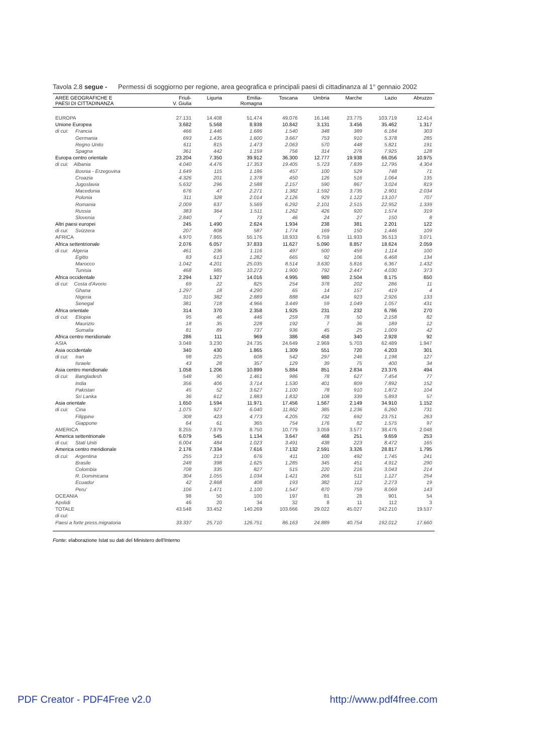Tavola 2.8 segue - Permessi di soggiorno per regione, area geografica e principali paesi di cittadinanza al 1° gennaio 2002
| AREE GEOGRAFICHE E PAESI DI CITTADINANZA | Friuli- V. Giulia | Liguria | Emilia- Romagna | Toscana | Umbria | Marche | Lazio | Abruzzo |
| --- | --- | --- | --- | --- | --- | --- | --- | --- |
| EUROPA | 27.131 | 14.408 | 51.474 | 49.076 | 16.146 | 23.775 | 103.719 | 12.414 |
| Unione Europea | 3.682 | 5.568 | 8.938 | 10.842 | 3.131 | 3.456 | 35.462 | 1.317 |
| di cui: Francia | 466 | 1.446 | 1.686 | 1.540 | 348 | 389 | 6.184 | 303 |
| Germania | 693 | 1.435 | 1.600 | 3.667 | 753 | 910 | 5.378 | 285 |
| Regno Unito | 611 | 815 | 1.473 | 2.063 | 570 | 448 | 5.821 | 191 |
| Spagna | 361 | 442 | 1.159 | 756 | 314 | 276 | 7.925 | 128 |
| Europa centro orientale | 23.204 | 7.350 | 39.912 | 36.300 | 12.777 | 19.938 | 66.056 | 10.975 |
| di cui: Albania | 4.040 | 4.476 | 17.353 | 19.405 | 5.723 | 7.839 | 12.795 | 4.304 |
| Bosnia - Erzegovina | 1.649 | 115 | 1.186 | 457 | 100 | 529 | 748 | 71 |
| Croazia | 4.326 | 201 | 1.378 | 450 | 126 | 516 | 1.064 | 135 |
| Jugoslavia | 5.632 | 296 | 2.588 | 2.157 | 590 | 867 | 3.024 | 819 |
| Macedonia | 676 | 47 | 2.271 | 1.382 | 1.592 | 3.735 | 2.901 | 2.034 |
| Polonia | 311 | 328 | 2.014 | 2.126 | 929 | 1.122 | 13.107 | 707 |
| Romania | 2.009 | 637 | 5.569 | 6.292 | 2.101 | 2.515 | 22.952 | 1.339 |
| Russia | 383 | 364 | 1.511 | 1.262 | 426 | 920 | 1.574 | 319 |
| Slovenia | 2.840 | 7 | 73 | 46 | 24 | 27 | 150 | 8 |
| Altri paesi europei | 245 | 1.490 | 2.624 | 1.934 | 238 | 381 | 2.201 | 122 |
| di cui: Svizzera | 207 | 808 | 587 | 1.774 | 169 | 150 | 1.446 | 109 |
| AFRICA | 4.970 | 7.865 | 55.176 | 18.933 | 6.759 | 11.933 | 36.513 | 3.071 |
| Africa settentrionale | 2.076 | 6.057 | 37.833 | 11.627 | 5.090 | 8.857 | 18.624 | 2.059 |
| di cui: Algeria | 461 | 236 | 1.116 | 497 | 500 | 459 | 1.114 | 100 |
| Egitto | 83 | 613 | 1.282 | 665 | 92 | 106 | 6.468 | 134 |
| Marocco | 1.042 | 4.201 | 25.035 | 8.514 | 3.630 | 5.816 | 6.367 | 1.432 |
| Tunisia | 468 | 985 | 10.272 | 1.900 | 792 | 2.447 | 4.030 | 373 |
| Africa occidentale | 2.294 | 1.327 | 14.016 | 4.995 | 980 | 2.504 | 8.175 | 650 |
| di cui: Costa d'Avorio | 69 | 22 | 825 | 254 | 378 | 202 | 286 | 11 |
| Ghana | 1.297 | 18 | 4.290 | 65 | 14 | 157 | 419 | 4 |
| Nigeria | 310 | 382 | 2.889 | 888 | 434 | 923 | 2.926 | 133 |
| Senegal | 381 | 718 | 4.966 | 3.449 | 59 | 1.049 | 1.057 | 431 |
| Africa orientale | 314 | 370 | 2.358 | 1.925 | 231 | 232 | 6.786 | 270 |
| di cui: Etiopia | 95 | 46 | 446 | 259 | 78 | 50 | 2.158 | 82 |
| Maurizio | 18 | 35 | 228 | 192 | 7 | 36 | 189 | 12 |
| Somalia | 81 | 89 | 737 | 936 | 45 | 25 | 1.009 | 42 |
| Africa centro meridionale | 286 | 111 | 969 | 386 | 458 | 340 | 2.928 | 92 |
| ASIA | 3.048 | 3.230 | 24.735 | 24.649 | 2.969 | 5.703 | 62.489 | 1.947 |
| Asia occidentale | 340 | 430 | 1.865 | 1.309 | 551 | 720 | 4.203 | 301 |
| di cui: Iran | 98 | 225 | 608 | 542 | 297 | 246 | 1.198 | 127 |
| Israele | 43 | 28 | 357 | 129 | 39 | 75 | 400 | 34 |
| Asia centro meridionale | 1.058 | 1.206 | 10.899 | 5.884 | 851 | 2.834 | 23.376 | 494 |
| di cui: Bangladesh | 548 | 90 | 1.461 | 986 | 78 | 627 | 7.454 | 77 |
| India | 356 | 406 | 3.714 | 1.530 | 401 | 809 | 7.892 | 152 |
| Pakistan | 45 | 52 | 3.627 | 1.100 | 78 | 910 | 1.872 | 104 |
| Sri Lanka | 36 | 612 | 1.883 | 1.832 | 108 | 339 | 5.893 | 57 |
| Asia orientale | 1.650 | 1.594 | 11.971 | 17.456 | 1.567 | 2.149 | 34.910 | 1.152 |
| di cui: Cina | 1.075 | 927 | 6.040 | 11.862 | 385 | 1.236 | 6.260 | 731 |
| Filippine | 308 | 423 | 4.773 | 4.205 | 732 | 692 | 23.751 | 263 |
| Giappone | 64 | 61 | 365 | 754 | 176 | 82 | 1.575 | 97 |
| AMERICA | 8.255 | 7.879 | 8.750 | 10.779 | 3.059 | 3.577 | 38.476 | 2.048 |
| America settentrionale | 6.079 | 545 | 1.134 | 3.647 | 468 | 251 | 9.659 | 253 |
| di cui: Stati Uniti | 6.004 | 484 | 1.023 | 3.491 | 438 | 223 | 8.472 | 165 |
| America centro meridionale | 2.176 | 7.334 | 7.616 | 7.132 | 2.591 | 3.326 | 28.817 | 1.795 |
| di cui: Argentina | 255 | 213 | 676 | 411 | 100 | 492 | 1.745 | 241 |
| Brasile | 248 | 398 | 1.625 | 1.285 | 345 | 451 | 4.912 | 290 |
| Colombia | 708 | 335 | 827 | 515 | 220 | 216 | 3.043 | 214 |
| R. Dominicana | 304 | 1.055 | 1.034 | 1.421 | 266 | 511 | 1.127 | 254 |
| Ecuador | 42 | 2.868 | 408 | 193 | 382 | 112 | 2.273 | 19 |
| Peru' | 106 | 1.471 | 1.100 | 1.547 | 870 | 759 | 8.069 | 143 |
| OCEANIA | 98 | 50 | 100 | 197 | 81 | 28 | 901 | 54 |
| Apolidi | 46 | 20 | 34 | 32 | 8 | 11 | 112 | 3 |
| TOTALE | 43.548 | 33.452 | 140.269 | 103.666 | 29.022 | 45.027 | 242.210 | 19.537 |
| di cui: | | | | | | | | |
| Paesi a forte press.migratoria | 33.337 | 25.710 | 126.751 | 86.163 | 24.889 | 40.754 | 192.012 | 17.660 |
Fonte: elaborazione Istat su dati del Ministero dell'Interno
PDF Creator - PDF4Free v2.0 http://www.pdf4free.com